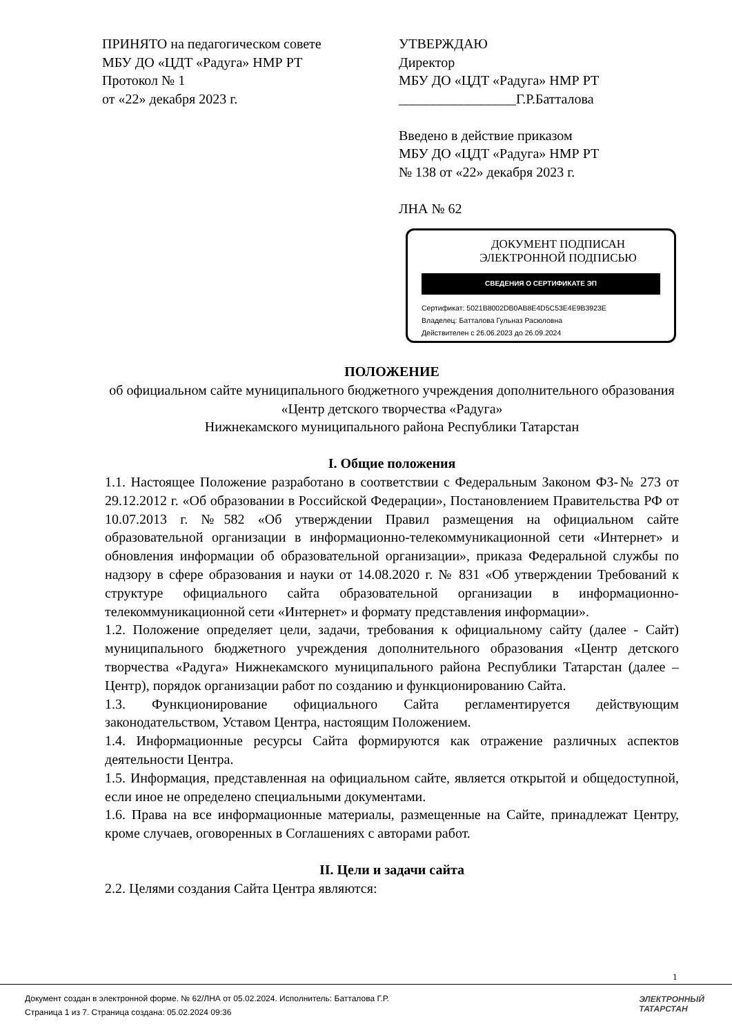ПРИНЯТО на педагогическом совете
МБУ ДО «ЦДТ «Радуга» НМР РТ
Протокол № 1
от «22» декабря 2023 г.
УТВЕРЖДАЮ
Директор
МБУ ДО «ЦДТ «Радуга» НМР РТ
_________________Г.Р.Батталова
Введено в действие приказом
МБУ ДО «ЦДТ «Радуга» НМР РТ
№ 138 от «22» декабря 2023 г.
ЛНА № 62
ДОКУМЕНТ ПОДПИСАН
ЭЛЕКТРОННОЙ ПОДПИСЬЮ
СВЕДЕНИЯ О СЕРТИФИКАТЕ ЭП
Сертификат: 5021B8002DB0AB8E4D5C53E4E9B3923E
Владелец: Батталова Гульназ Расюловна
Действителен с 26.06.2023 до 26.09.2024
ПОЛОЖЕНИЕ
об официальном сайте муниципального бюджетного учреждения дополнительного образования «Центр детского творчества «Радуга»
Нижнекамского муниципального района Республики Татарстан
I. Общие положения
1.1. Настоящее Положение разработано в соответствии с Федеральным Законом ФЗ-№ 273 от 29.12.2012 г. «Об образовании в Российской Федерации», Постановлением Правительства РФ от 10.07.2013 г. №582 «Об утверждении Правил размещения на официальном сайте образовательной организации в информационно-телекоммуникационной сети «Интернет» и обновления информации об образовательной организации», приказа Федеральной службы по надзору в сфере образования и науки от 14.08.2020 г. № 831 «Об утверждении Требований к структуре официального сайта образовательной организации в информационно-телекоммуникационной сети «Интернет» и формату представления информации».
1.2. Положение определяет цели, задачи, требования к официальному сайту (далее - Сайт) муниципального бюджетного учреждения дополнительного образования «Центр детского творчества «Радуга» Нижнекамского муниципального района Республики Татарстан (далее – Центр), порядок организации работ по созданию и функционированию Сайта.
1.3. Функционирование официального Сайта регламентируется действующим законодательством, Уставом Центра, настоящим Положением.
1.4. Информационные ресурсы Сайта формируются как отражение различных аспектов деятельности Центра.
1.5. Информация, представленная на официальном сайте, является открытой и общедоступной, если иное не определено специальными документами.
1.6. Права на все информационные материалы, размещенные на Сайте, принадлежат Центру, кроме случаев, оговоренных в Соглашениях с авторами работ.
II. Цели и задачи сайта
2.2. Целями создания Сайта Центра являются:
1
Документ создан в электронной форме. № 62/ЛНА от 05.02.2024. Исполнитель: Батталова Г.Р.
Страница 1 из 7. Страница создана: 05.02.2024 09:36
ЭЛЕКТРОННЫЙ
ТАТАРСТАН